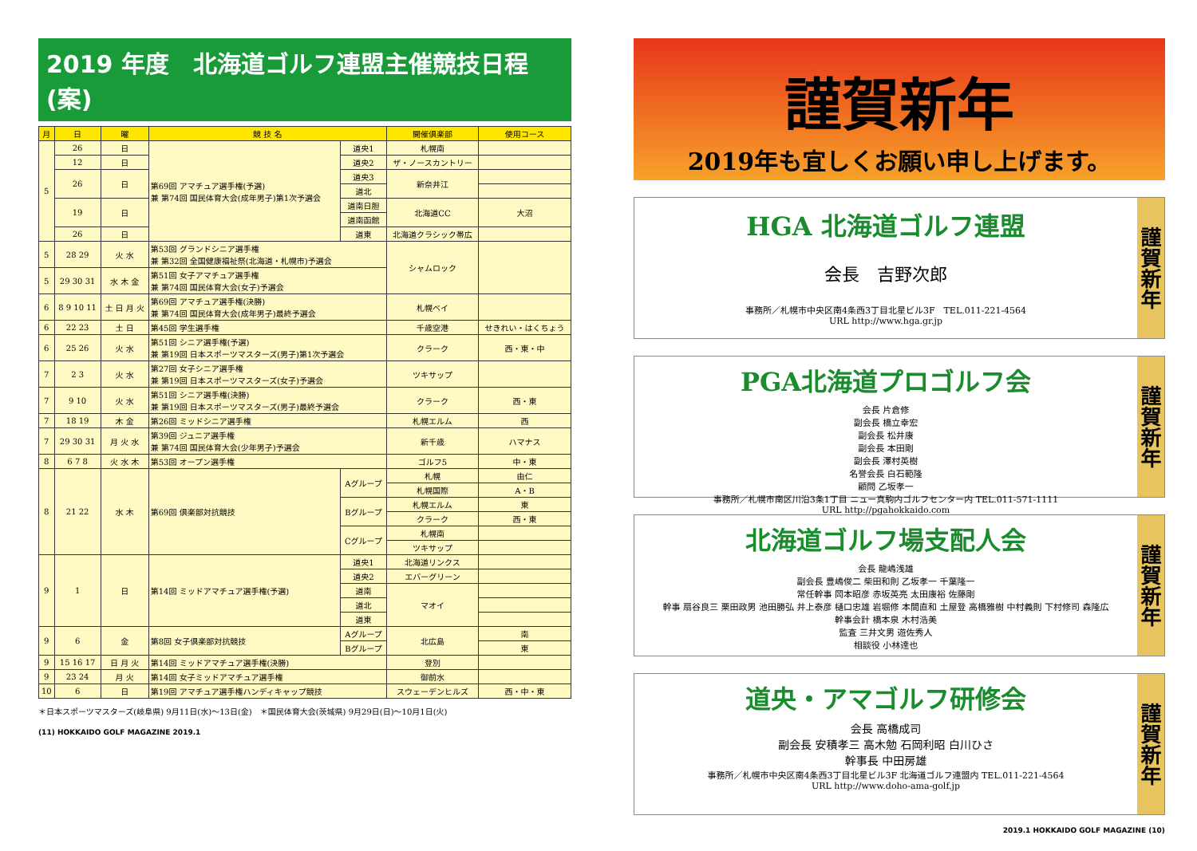2019 年度　北海道ゴルフ連盟主催競技日程(案)
| 月 | 日 | 曜 | 競 技 名 | | 開催倶楽部 | 使用コース |
| --- | --- | --- | --- | --- | --- | --- |
| 5 | 26 | 日 | 第69回 アマチュア選手権(予選) 兼 第74回 国民体育大会(成年男子)第1次予選会 | 道央1 | 札幌南 | |
| | 12 | 日 | | 道央2 | ザ・ノースカントリー | |
| | 26 | 日 | | 道央3 | 新奈井江 | |
| | | | | 道北 | | |
| | 19 | 日 | | 道南日胆 | 北海道CC | 大沼 |
| | | | | 道南函館 | | |
| | 26 | 日 | | 道東 | 北海道クラシック帯広 | |
| 5 | 28 29 | 火 水 | 第53回 グランドシニア選手権 兼 第32回 全国健康福祉祭(北海道・札幌市)予選会 | | シャムロック | |
| 5 | 29 30 31 | 水 木 金 | 第51回 女子アマチュア選手権 兼 第74回 国民体育大会(女子)予選会 | | | |
| 6 | 8 9 10 11 | 土 日 月 火 | 第69回 アマチュア選手権(決勝) 兼 第74回 国民体育大会(成年男子)最終予選会 | | 札幌ベイ | |
| 6 | 22 23 | 土 日 | 第45回 学生選手権 | | 千歳空港 | せきれい・はくちょう |
| 6 | 25 26 | 火 水 | 第51回 シニア選手権(予選) 兼 第19回 日本スポーツマスターズ(男子)第1次予選会 | | クラーク | 西・東・中 |
| 7 | 2 3 | 火 水 | 第27回 女子シニア選手権 兼 第19回 日本スポーツマスターズ(女子)予選会 | | ツキサップ | |
| 7 | 9 10 | 火 水 | 第51回 シニア選手権(決勝) 兼 第19回 日本スポーツマスターズ(男子)最終予選会 | | クラーク | 西・東 |
| 7 | 18 19 | 木 金 | 第26回 ミッドシニア選手権 | | 札幌エルム | 西 |
| 7 | 29 30 31 | 月 火 水 | 第39回 ジュニア選手権 兼 第74回 国民体育大会(少年男子)予選会 | | 新千歳 | ハマナス |
| 8 | 6 7 8 | 火 水 木 | 第53回 オープン選手権 | | ゴルフ5 | 中・東 |
| 8 | 21 22 | 水 木 | 第69回 倶楽部対抗競技 | Aグループ | 札幌 | 由仁 |
| | | | | | 札幌国際 | A・B |
| | | | | Bグループ | 札幌エルム | 東 |
| | | | | | クラーク | 西・東 |
| | | | | Cグループ | 札幌南 | |
| | | | | | ツキサップ | |
| 9 | 1 | 日 | 第14回 ミッドアマチュア選手権(予選) | 道央1 | 北海道リンクス | |
| | | | | 道央2 | エバーグリーン | |
| | | | | 道南 | マオイ | |
| | | | | 道北 | | |
| | | | | 道東 | | |
| 9 | 6 | 金 | 第8回 女子倶楽部対抗競技 | Aグループ | 北広島 | 南 |
| | | | | Bグループ | | 東 |
| 9 | 15 16 17 | 日 月 火 | 第14回 ミッドアマチュア選手権(決勝) | | 登別 | |
| 9 | 23 24 | 月 火 | 第14回 女子ミッドアマチュア選手権 | | 御前水 | |
| 10 | 6 | 日 | 第19回 アマチュア選手権ハンディキャップ競技 | | スウェーデンヒルズ | 西・中・東 |
＊日本スポーツマスターズ(岐阜県) 9月11日(水)～13日(金)　＊国民体育大会(茨城県) 9月29日(日)～10月1日(火)
(11) HOKKAIDO GOLF MAGAZINE 2019.1
謹賀新年
2019年も宜しくお願い申し上げます。
HGA 北海道ゴルフ連盟
会長　吉野次郎
事務所／札幌市中央区南4条西3丁目北星ビル3F　TEL.011-221-4564
URL http://www.hga.gr.jp
謹賀新年
PGA北海道プロゴルフ会
会長 片倉修
副会長 橋立幸宏
副会長 松井康
副会長 本田剛
副会長 澤村英樹
名誉会長 白石範隆
顧問 乙坂孝一
事務所／札幌市南区川沿3条1丁目 ニュー真駒内ゴルフセンター内 TEL.011-571-1111
URL http://pgahokkaido.com
謹賀新年
北海道ゴルフ場支配人会
会長 龍嶋浅雄
副会長 豊嶋俊二 柴田和則 乙坂孝一 千葉隆一
常任幹事 岡本昭彦 赤坂英亮 太田康裕 佐藤剛
幹事 扇谷良三 栗田政男 池田勝弘 井上泰彦 樋口忠雄 岩堀修 本間直和 土屋登 高橋雅樹 中村義則 下村修司 森隆広
幹事会計 橋本泉 木村浩美
監査 三井文男 遊佐秀人
相談役 小林達也
謹賀新年
道央・アマゴルフ研修会
会長 高橋成司
副会長 安積孝三 高木勉 石岡利昭 白川ひさ
幹事長 中田房雄
事務所／札幌市中央区南4条西3丁目北星ビル3F 北海道ゴルフ連盟内 TEL.011-221-4564
URL http://www.doho-ama-golf.jp
謹賀新年
2019.1 HOKKAIDO GOLF MAGAZINE (10)